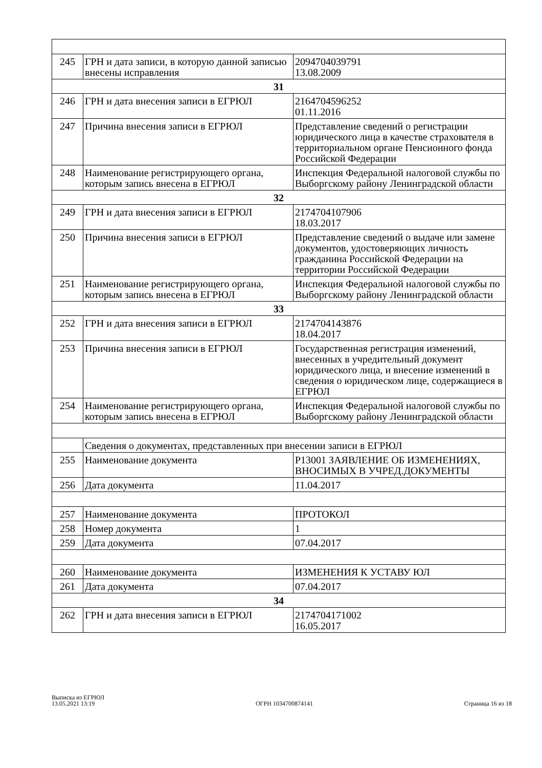| 245 | ГРН и дата записи, в которую данной записью внесены исправления | 2094704039791 13.08.2009 |
| 31 | | |
| 246 | ГРН и дата внесения записи в ЕГРЮЛ | 2164704596252 01.11.2016 |
| 247 | Причина внесения записи в ЕГРЮЛ | Представление сведений о регистрации юридического лица в качестве страхователя в территориальном органе Пенсионного фонда Российской Федерации |
| 248 | Наименование регистрирующего органа, которым запись внесена в ЕГРЮЛ | Инспекция Федеральной налоговой службы по Выборгскому району Ленинградской области |
| 32 | | |
| 249 | ГРН и дата внесения записи в ЕГРЮЛ | 2174704107906 18.03.2017 |
| 250 | Причина внесения записи в ЕГРЮЛ | Представление сведений о выдаче или замене документов, удостоверяющих личность гражданина Российской Федерации на территории Российской Федерации |
| 251 | Наименование регистрирующего органа, которым запись внесена в ЕГРЮЛ | Инспекция Федеральной налоговой службы по Выборгскому району Ленинградской области |
| 33 | | |
| 252 | ГРН и дата внесения записи в ЕГРЮЛ | 2174704143876 18.04.2017 |
| 253 | Причина внесения записи в ЕГРЮЛ | Государственная регистрация изменений, внесенных в учредительный документ юридического лица, и внесение изменений в сведения о юридическом лице, содержащиеся в ЕГРЮЛ |
| 254 | Наименование регистрирующего органа, которым запись внесена в ЕГРЮЛ | Инспекция Федеральной налоговой службы по Выборгскому району Ленинградской области |
| | Сведения о документах, представленных при внесении записи в ЕГРЮЛ | |
| 255 | Наименование документа | Р13001 ЗАЯВЛЕНИЕ ОБ ИЗМЕНЕНИЯХ, ВНОСИМЫХ В УЧРЕД.ДОКУМЕНТЫ |
| 256 | Дата документа | 11.04.2017 |
| 257 | Наименование документа | ПРОТОКОЛ |
| 258 | Номер документа | 1 |
| 259 | Дата документа | 07.04.2017 |
| 260 | Наименование документа | ИЗМЕНЕНИЯ К УСТАВУ ЮЛ |
| 261 | Дата документа | 07.04.2017 |
| 34 | | |
| 262 | ГРН и дата внесения записи в ЕГРЮЛ | 2174704171002 16.05.2017 |
Выписка из ЕГРЮЛ
13.05.2021 13:19
ОГРН 1034700874141
Страница 16 из 18